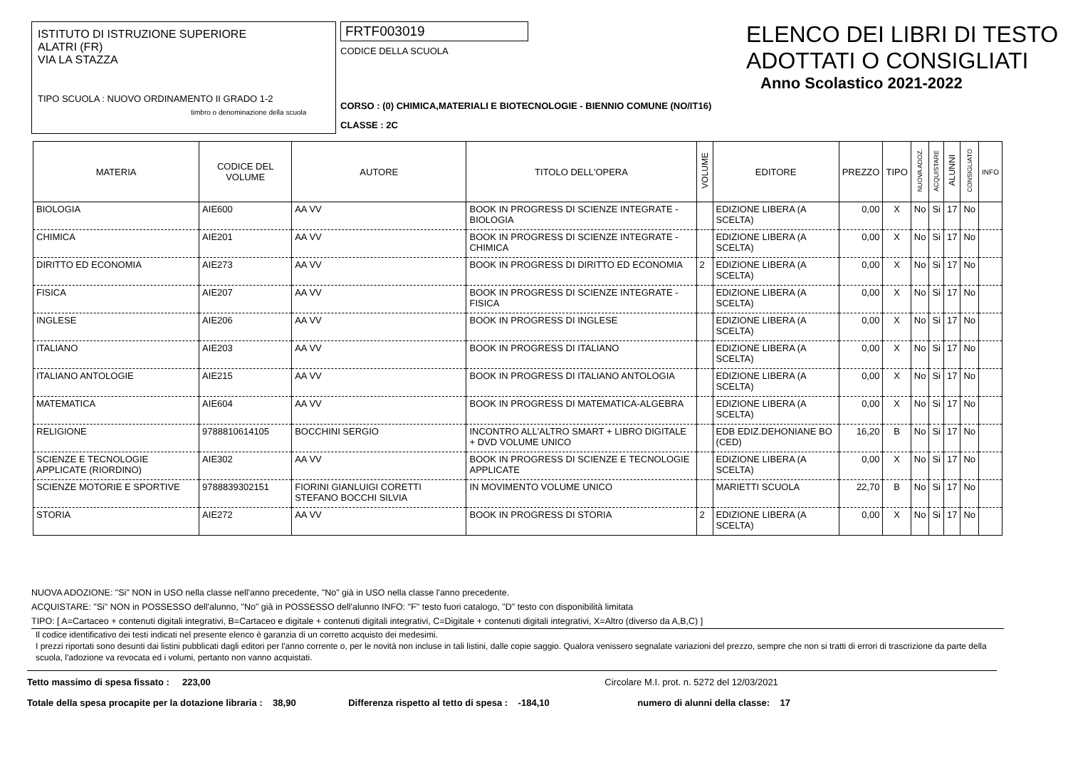ISTITUTO DI ISTRUZIONE SUPERIORE
ALATRI (FR)
VIA LA STAZZA
TIPO SCUOLA : NUOVO ORDINAMENTO II GRADO 1-2
timbro o denominazione della scuola
FRTF003019
CODICE DELLA SCUOLA
CORSO : (0) CHIMICA,MATERIALI E BIOTECNOLOGIE - BIENNIO COMUNE (NO/IT16)
CLASSE : 2C
ELENCO DEI LIBRI DI TESTO
ADOTTATI O CONSIGLIATI
Anno Scolastico 2021-2022
| MATERIA | CODICE DEL VOLUME | AUTORE | TITOLO DELL'OPERA | VOLUME | EDITORE | PREZZO | TIPO | NUOVA ADOZ. | ACQUISTARE | ALUNNI | CONSIGLIATO | INFO |
| --- | --- | --- | --- | --- | --- | --- | --- | --- | --- | --- | --- | --- |
| BIOLOGIA | AIE600 | AA VV | BOOK IN PROGRESS DI SCIENZE INTEGRATE - BIOLOGIA | | EDIZIONE LIBERA (A SCELTA) | 0,00 | X | No | Si | 17 | No | |
| CHIMICA | AIE201 | AA VV | BOOK IN PROGRESS DI SCIENZE INTEGRATE - CHIMICA | | EDIZIONE LIBERA (A SCELTA) | 0,00 | X | No | Si | 17 | No | |
| DIRITTO ED ECONOMIA | AIE273 | AA VV | BOOK IN PROGRESS DI DIRITTO ED ECONOMIA | 2 | EDIZIONE LIBERA (A SCELTA) | 0,00 | X | No | Si | 17 | No | |
| FISICA | AIE207 | AA VV | BOOK IN PROGRESS DI SCIENZE INTEGRATE - FISICA | | EDIZIONE LIBERA (A SCELTA) | 0,00 | X | No | Si | 17 | No | |
| INGLESE | AIE206 | AA VV | BOOK IN PROGRESS DI INGLESE | | EDIZIONE LIBERA (A SCELTA) | 0,00 | X | No | Si | 17 | No | |
| ITALIANO | AIE203 | AA VV | BOOK IN PROGRESS DI ITALIANO | | EDIZIONE LIBERA (A SCELTA) | 0,00 | X | No | Si | 17 | No | |
| ITALIANO ANTOLOGIE | AIE215 | AA VV | BOOK IN PROGRESS DI ITALIANO ANTOLOGIA | | EDIZIONE LIBERA (A SCELTA) | 0,00 | X | No | Si | 17 | No | |
| MATEMATICA | AIE604 | AA VV | BOOK IN PROGRESS DI MATEMATICA-ALGEBRA | | EDIZIONE LIBERA (A SCELTA) | 0,00 | X | No | Si | 17 | No | |
| RELIGIONE | 9788810614105 | BOCCHINI SERGIO | INCONTRO ALL'ALTRO SMART + LIBRO DIGITALE + DVD VOLUME UNICO | | EDB EDIZ.DEHONIANE BO (CED) | 16,20 | B | No | Si | 17 | No | |
| SCIENZE E TECNOLOGIE APPLICATE (RIORDINO) | AIE302 | AA VV | BOOK IN PROGRESS DI SCIENZE E TECNOLOGIE APPLICATE | | EDIZIONE LIBERA (A SCELTA) | 0,00 | X | No | Si | 17 | No | |
| SCIENZE MOTORIE E SPORTIVE | 9788839302151 | FIORINI GIANLUIGI CORETTI STEFANO BOCCHI SILVIA | IN MOVIMENTO VOLUME UNICO | | MARIETTI SCUOLA | 22,70 | B | No | Si | 17 | No | |
| STORIA | AIE272 | AA VV | BOOK IN PROGRESS DI STORIA | 2 | EDIZIONE LIBERA (A SCELTA) | 0,00 | X | No | Si | 17 | No | |
NUOVA ADOZIONE: "Si" NON in USO nella classe nell'anno precedente, "No" già in USO nella classe l'anno precedente.
ACQUISTARE: "Si" NON in POSSESSO dell'alunno, "No" già in POSSESSO dell'alunno INFO: "F" testo fuori catalogo, "D" testo con disponibilità limitata
TIPO: [ A=Cartaceo + contenuti digitali integrativi, B=Cartaceo e digitale + contenuti digitali integrativi, C=Digitale + contenuti digitali integrativi, X=Altro (diverso da A,B,C) ]
Il codice identificativo dei testi indicati nel presente elenco è garanzia di un corretto acquisto dei medesimi.
I prezzi riportati sono desunti dai listini pubblicati dagli editori per l'anno corrente o, per le novità non incluse in tali listini, dalle copie saggio. Qualora venissero segnalate variazioni del prezzo, sempre che non si tratti di errori di trascrizione da parte della scuola, l'adozione va revocata ed i volumi, pertanto non vanno acquistati.
Tetto massimo di spesa fissato : 223,00 Circolare M.I. prot. n. 5272 del 12/03/2021
Totale della spesa procapite per la dotazione libraria : 38,90 Differenza rispetto al tetto di spesa : -184,10 numero di alunni della classe: 17